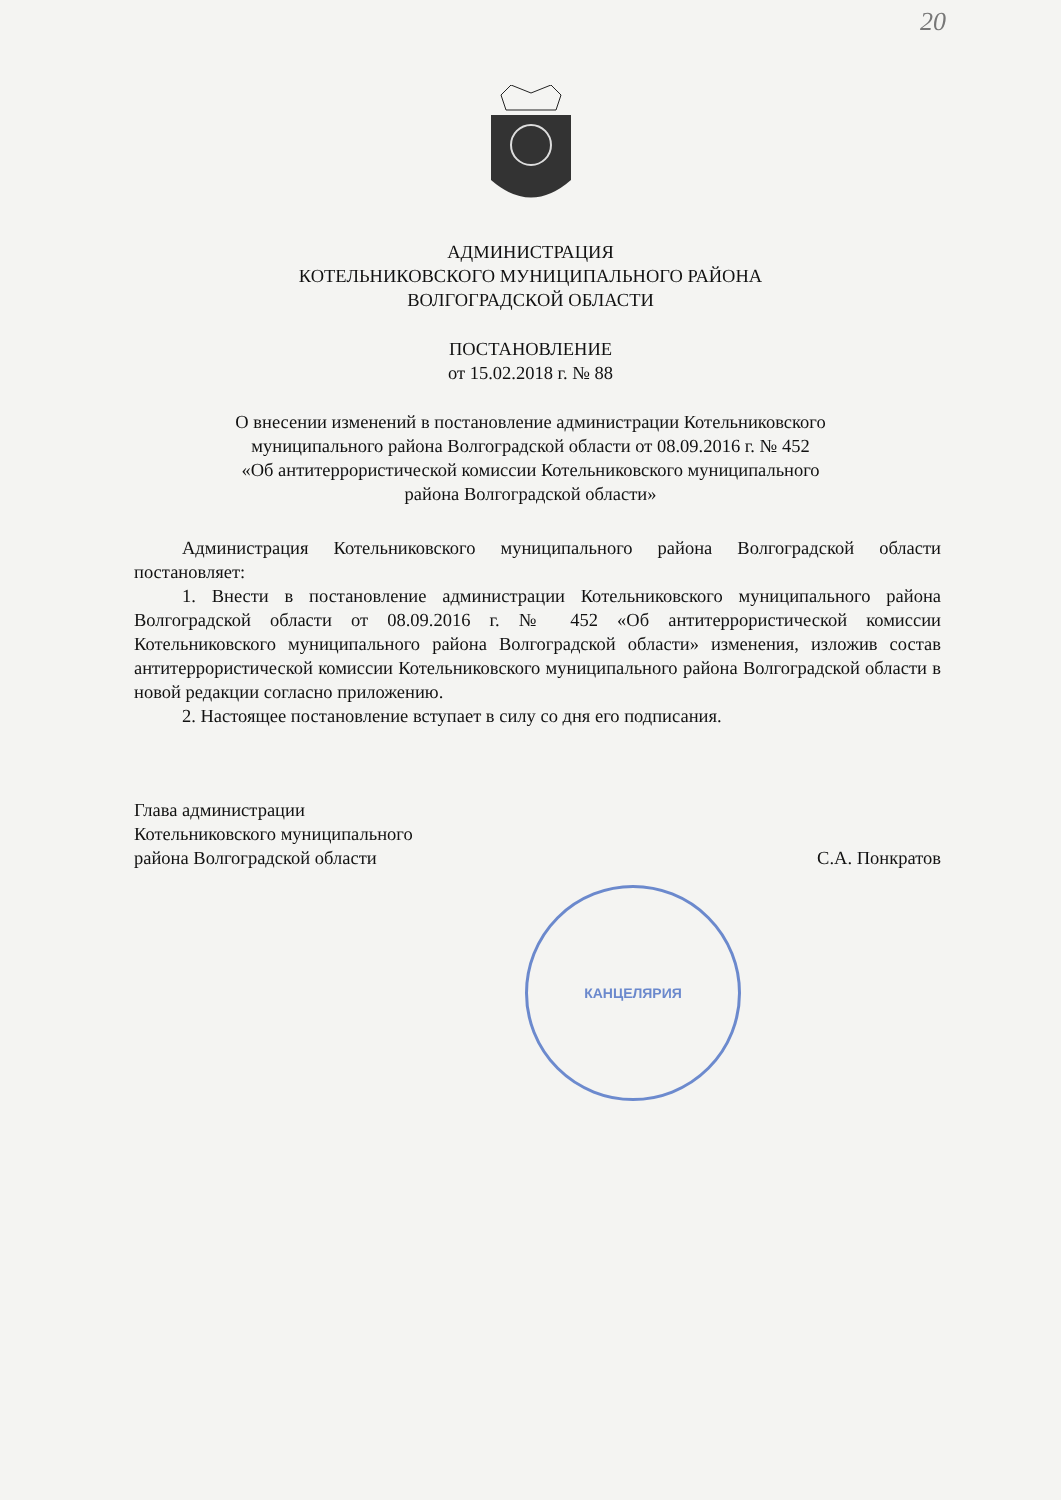20
АДМИНИСТРАЦИЯ
КОТЕЛЬНИКОВСКОГО МУНИЦИПАЛЬНОГО РАЙОНА
ВОЛГОГРАДСКОЙ ОБЛАСТИ
ПОСТАНОВЛЕНИЕ
от 15.02.2018 г. № 88
О внесении изменений в постановление администрации Котельниковского
муниципального района Волгоградской области от 08.09.2016 г. № 452
«Об антитеррористической комиссии Котельниковского муниципального
района Волгоградской области»
Администрация Котельниковского муниципального района Волгоградской области постановляет:
1. Внести в постановление администрации Котельниковского муниципального района Волгоградской области от 08.09.2016 г. № 452 «Об антитеррористической комиссии Котельниковского муниципального района Волгоградской области» изменения, изложив состав антитеррористической комиссии Котельниковского муниципального района Волгоградской области в новой редакции согласно приложению.
2. Настоящее постановление вступает в силу со дня его подписания.
Глава администрации
Котельниковского муниципального
района Волгоградской области
С.А. Понкратов
КАНЦЕЛЯРИЯ